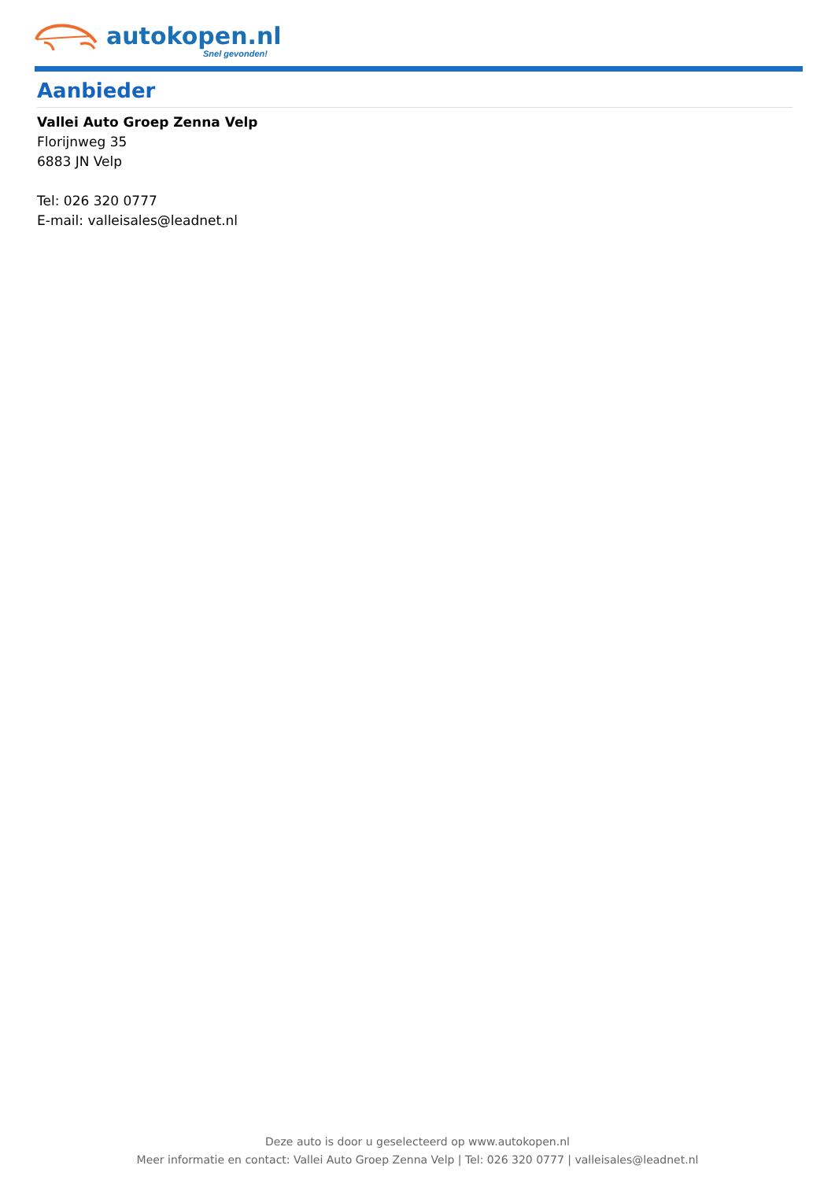autokopen.nl
Snel gevonden!
Aanbieder
Vallei Auto Groep Zenna Velp
Florijnweg 35
6883 JN Velp
Tel: 026 320 0777
E-mail: valleisales@leadnet.nl
Deze auto is door u geselecteerd op www.autokopen.nl
Meer informatie en contact: Vallei Auto Groep Zenna Velp | Tel: 026 320 0777 | valleisales@leadnet.nl